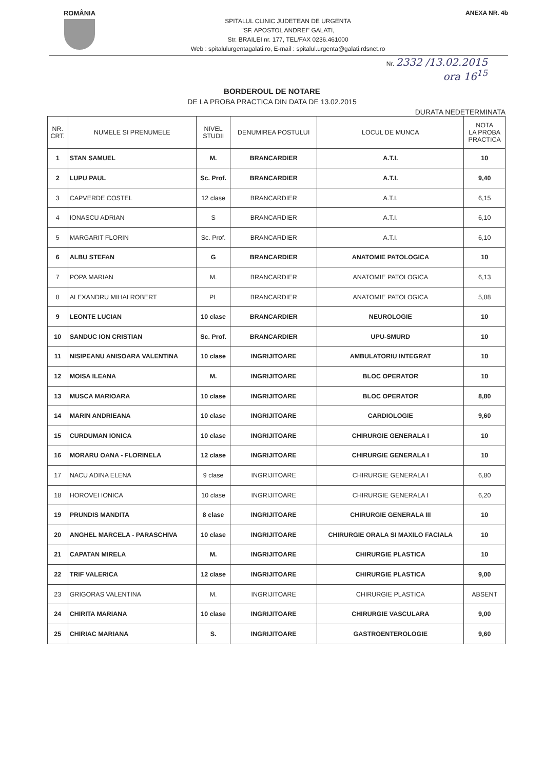ROMÂNIA
SPITALUL CLINIC JUDETEAN DE URGENTA
"SF. APOSTOL ANDREI" GALATI,
Str. BRAILEI nr. 177, TEL/FAX 0236.461000
Web : spitalulurgentagalati.ro, E-mail : spitalul.urgenta@galati.rdsnet.ro
ANEXA NR. 4b
Nr. 2332 /13.02.2015
ora 16<sup>15</sup>
BORDEROUL DE NOTARE
DE LA PROBA PRACTICA DIN DATA DE 13.02.2015
DURATA NEDETERMINATA
| NR. CRT. | NUMELE SI PRENUMELE | NIVEL STUDII | DENUMIREA POSTULUI | LOCUL DE MUNCA | NOTA LA PROBA PRACTICA |
| --- | --- | --- | --- | --- | --- |
| 1 | STAN SAMUEL | M. | BRANCARDIER | A.T.I. | 10 |
| 2 | LUPU PAUL | Sc. Prof. | BRANCARDIER | A.T.I. | 9,40 |
| 3 | CAPVERDE COSTEL | 12 clase | BRANCARDIER | A.T.I. | 6,15 |
| 4 | IONASCU ADRIAN | S | BRANCARDIER | A.T.I. | 6,10 |
| 5 | MARGARIT FLORIN | Sc. Prof. | BRANCARDIER | A.T.I. | 6,10 |
| 6 | ALBU STEFAN | G | BRANCARDIER | ANATOMIE PATOLOGICA | 10 |
| 7 | POPA MARIAN | M. | BRANCARDIER | ANATOMIE PATOLOGICA | 6,13 |
| 8 | ALEXANDRU MIHAI ROBERT | PL | BRANCARDIER | ANATOMIE PATOLOGICA | 5,88 |
| 9 | LEONTE LUCIAN | 10 clase | BRANCARDIER | NEUROLOGIE | 10 |
| 10 | SANDUC ION CRISTIAN | Sc. Prof. | BRANCARDIER | UPU-SMURD | 10 |
| 11 | NISIPEANU ANISOARA VALENTINA | 10 clase | INGRIJITOARE | AMBULATORIU INTEGRAT | 10 |
| 12 | MOISA ILEANA | M. | INGRIJITOARE | BLOC OPERATOR | 10 |
| 13 | MUSCA MARIOARA | 10 clase | INGRIJITOARE | BLOC OPERATOR | 8,80 |
| 14 | MARIN ANDRIEANA | 10 clase | INGRIJITOARE | CARDIOLOGIE | 9,60 |
| 15 | CURDUMAN IONICA | 10 clase | INGRIJITOARE | CHIRURGIE GENERALA I | 10 |
| 16 | MORARU OANA - FLORINELA | 12 clase | INGRIJITOARE | CHIRURGIE GENERALA I | 10 |
| 17 | NACU ADINA ELENA | 9 clase | INGRIJITOARE | CHIRURGIE GENERALA I | 6,80 |
| 18 | HOROVEI IONICA | 10 clase | INGRIJITOARE | CHIRURGIE GENERALA I | 6,20 |
| 19 | PRUNDIS MANDITA | 8 clase | INGRIJITOARE | CHIRURGIE GENERALA III | 10 |
| 20 | ANGHEL MARCELA - PARASCHIVA | 10 clase | INGRIJITOARE | CHIRURGIE ORALA SI MAXILO FACIALA | 10 |
| 21 | CAPATAN MIRELA | M. | INGRIJITOARE | CHIRURGIE PLASTICA | 10 |
| 22 | TRIF VALERICA | 12 clase | INGRIJITOARE | CHIRURGIE PLASTICA | 9,00 |
| 23 | GRIGORAS VALENTINA | M. | INGRIJITOARE | CHIRURGIE PLASTICA | ABSENT |
| 24 | CHIRITA MARIANA | 10 clase | INGRIJITOARE | CHIRURGIE VASCULARA | 9,00 |
| 25 | CHIRIAC MARIANA | S. | INGRIJITOARE | GASTROENTEROLOGIE | 9,60 |